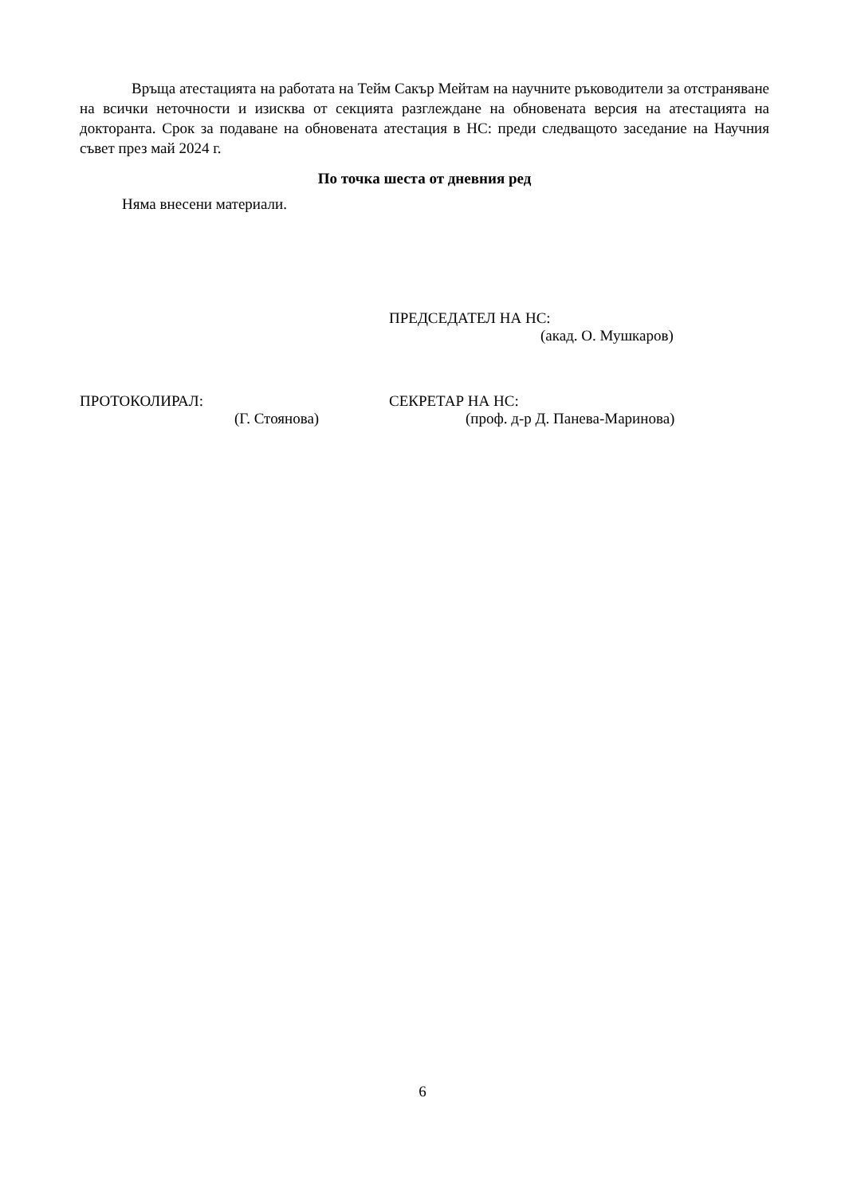Връща атестацията на работата на Тейм Сакър Мейтам на научните ръководители за отстраняване на всички неточности и изисква от секцията разглеждане на обновената версия на атестацията на докторанта. Срок за подаване на обновената атестация в НС: преди следващото заседание на Научния съвет през май 2024 г.
По точка шеста от дневния ред
Няма внесени материали.
ПРЕДСЕДАТЕЛ НА НС:
(акад. О. Мушкаров)
ПРОТОКОЛИРАЛ: СЕКРЕТАР НА НС:
(Г. Стоянова) (проф. д-р Д. Панева-Маринова)
6